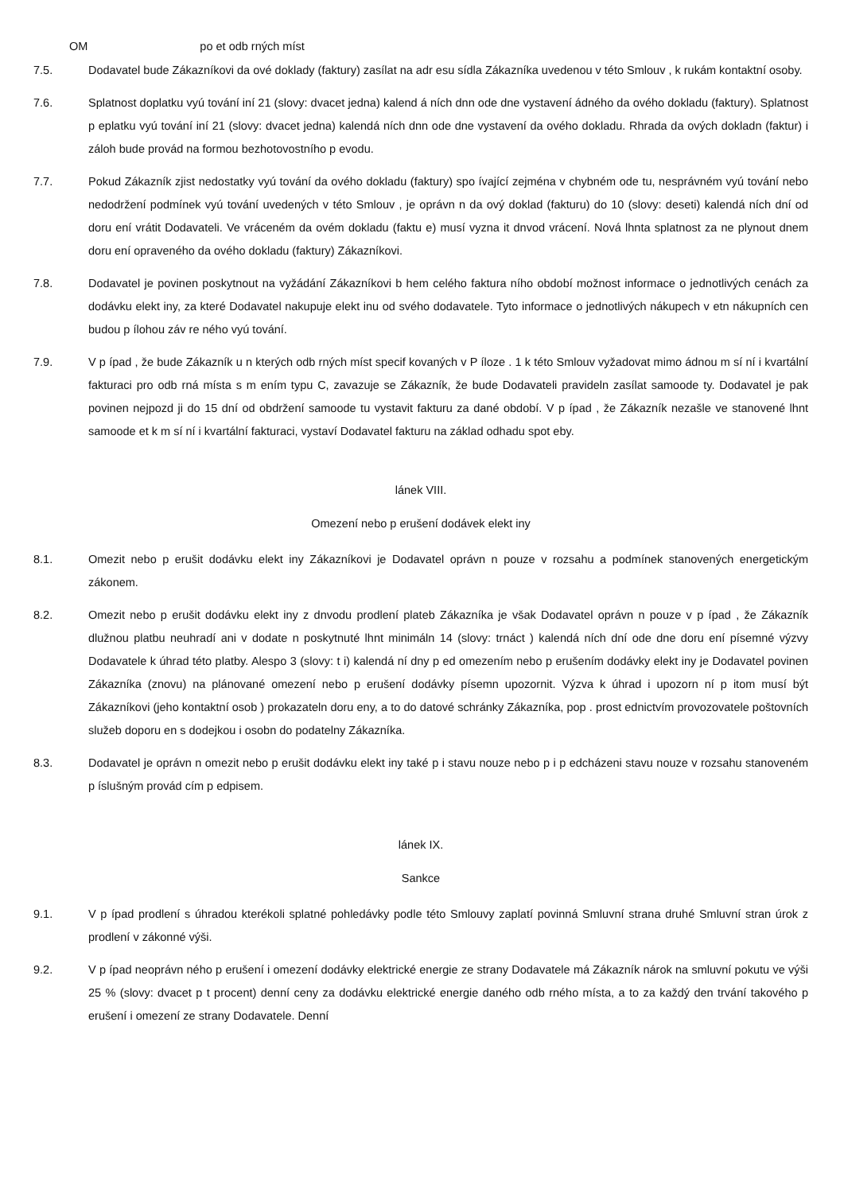OM po et odb rných míst
7.5. Dodavatel bude Zákazníkovi da ové doklady (faktury) zasílat na adr esu sídla Zákazníka uvedenou v této Smlouv , k rukám kontaktní osoby.
7.6. Splatnost doplatku vyú tování iní 21 (slovy: dvacet jedna) kalend á ních dnn ode dne vystavení ádného da ového dokladu (faktury). Splatnost p eplatku vyú tování iní 21 (slovy: dvacet jedna) kalendá ních dnn ode dne vystavení da ového dokladu. Rhrada da ových dokladn (faktur) i záloh bude provád na formou bezhotovostního p evodu.
7.7. Pokud Zákazník zjist nedostatky vyú tování da ového dokladu (faktury) spo ívající zejména v chybném ode tu, nesprávném vyú tování nebo nedodržení podmínek vyú tování uvedených v této Smlouv , je oprávn n da ový doklad (fakturu) do 10 (slovy: deseti) kalendá ních dní od doru ení vrátit Dodavateli. Ve vráceném da ovém dokladu (faktu e) musí vyzna it dnvod vrácení. Nová lhnta splatnost za ne plynout dnem doru ení opraveného da ového dokladu (faktury) Zákazníkovi.
7.8. Dodavatel je povinen poskytnout na vyžádání Zákazníkovi b hem celého faktura ního období možnost informace o jednotlivých cenách za dodávku elekt iny, za které Dodavatel nakupuje elekt inu od svého dodavatele. Tyto informace o jednotlivých nákupech v etn nákupních cen budou p ílohou záv re ného vyú tování.
7.9. V p ípad , že bude Zákazník u n kterých odb rných míst specif kovaných v P íloze . 1 k této Smlouv vyžadovat mimo ádnou m sí ní i kvartální fakturaci pro odb rná místa s m ením typu C, zavazuje se Zákazník, že bude Dodavateli pravideln zasílat samoode ty. Dodavatel je pak povinen nejpozd ji do 15 dní od obdržení samoode tu vystavit fakturu za dané období. V p ípad , že Zákazník nezašle ve stanovené lhnt samoode et k m sí ní i kvartální fakturaci, vystaví Dodavatel fakturu na základ odhadu spot eby.
lánek VIII.
Omezení nebo p erušení dodávek elekt iny
8.1. Omezit nebo p erušit dodávku elekt iny Zákazníkovi je Dodavatel oprávn n pouze v rozsahu a podmínek stanovených energetickým zákonem.
8.2. Omezit nebo p erušit dodávku elekt iny z dnvodu prodlení plateb Zákazníka je však Dodavatel oprávn n pouze v p ípad , že Zákazník dlužnou platbu neuhradí ani v dodate n poskytnuté lhnt minimáln 14 (slovy: trnáct ) kalendá ních dní ode dne doru ení písemné výzvy Dodavatele k úhrad této platby. Alespo 3 (slovy: t i) kalendá ní dny p ed omezením nebo p erušením dodávky elekt iny je Dodavatel povinen Zákazníka (znovu) na plánované omezení nebo p erušení dodávky písemn upozornit. Výzva k úhrad i upozorn ní p itom musí být Zákazníkovi (jeho kontaktní osob ) prokazateln doru eny, a to do datové schránky Zákazníka, pop . prost ednictvím provozovatele poštovních služeb doporu en s dodejkou i osobn do podatelny Zákazníka.
8.3. Dodavatel je oprávn n omezit nebo p erušit dodávku elekt iny také p i stavu nouze nebo p i p edcházeni stavu nouze v rozsahu stanoveném p íslušným provád cím p edpisem.
lánek IX.
Sankce
9.1. V p ípad prodlení s úhradou kterékoli splatné pohledávky podle této Smlouvy zaplatí povinná Smluvní strana druhé Smluvní stran úrok z prodlení v zákonné výši.
9.2. V p ípad neoprávn ného p erušení i omezení dodávky elektrické energie ze strany Dodavatele má Zákazník nárok na smluvní pokutu ve výši 25 % (slovy: dvacet p t procent) denní ceny za dodávku elektrické energie daného odb rného místa, a to za každý den trvání takového p erušení i omezení ze strany Dodavatele. Denní